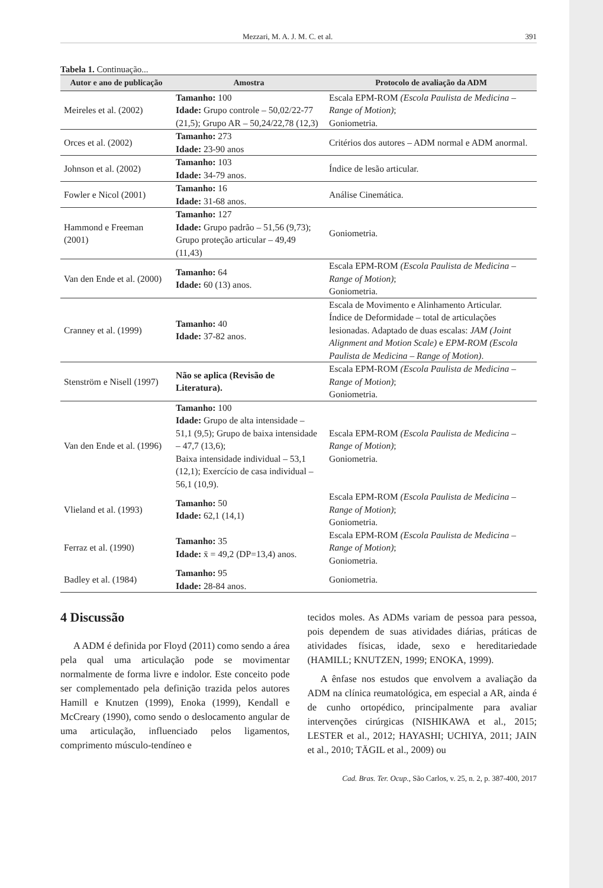Mezzari, M. A. J. M. C. et al. 391
Tabela 1. Continuação...
| Autor e ano de publicação | Amostra | Protocolo de avaliação da ADM |
| --- | --- | --- |
| Meireles et al. (2002) | Tamanho: 100 Idade: Grupo controle – 50,02/22-77 (21,5); Grupo AR – 50,24/22,78 (12,3) | Escala EPM-ROM (Escola Paulista de Medicina – Range of Motion) ; Goniometria. |
| Orces et al. (2002) | Tamanho: 273 Idade: 23-90 anos | Critérios dos autores – ADM normal e ADM anormal. |
| Johnson et al. (2002) | Tamanho: 103 Idade: 34-79 anos. | Índice de lesão articular. |
| Fowler e Nicol (2001) | Tamanho: 16 Idade: 31-68 anos. | Análise Cinemática. |
| Hammond e Freeman (2001) | Tamanho: 127 Idade: Grupo padrão – 51,56 (9,73); Grupo proteção articular – 49,49 (11,43) | Goniometria. |
| Van den Ende et al. (2000) | Tamanho: 64 Idade: 60 (13) anos. | Escala EPM-ROM (Escola Paulista de Medicina – Range of Motion) ; Goniometria. |
| Cranney et al. (1999) | Tamanho: 40 Idade: 37-82 anos. | Escala de Movimento e Alinhamento Articular. Índice de Deformidade – total de articulações lesionadas. Adaptado de duas escalas: JAM (Joint Alignment and Motion Scale) e EPM-ROM (Escola Paulista de Medicina – Range of Motion) . |
| Stenström e Nisell (1997) | Não se aplica (Revisão de Literatura). | Escala EPM-ROM (Escola Paulista de Medicina – Range of Motion) ; Goniometria. |
| Van den Ende et al. (1996) | Tamanho: 100 Idade: Grupo de alta intensidade – 51,1 (9,5); Grupo de baixa intensidade – 47,7 (13,6); Baixa intensidade individual – 53,1 (12,1); Exercício de casa individual – 56,1 (10,9). | Escala EPM-ROM (Escola Paulista de Medicina – Range of Motion) ; Goniometria. |
| Vlieland et al. (1993) | Tamanho: 50 Idade: 62,1 (14,1) | Escala EPM-ROM (Escola Paulista de Medicina – Range of Motion) ; Goniometria. |
| Ferraz et al. (1990) | Tamanho: 35 Idade: x̄ = 49,2 (DP=13,4) anos. | Escala EPM-ROM (Escola Paulista de Medicina – Range of Motion) ; Goniometria. |
| Badley et al. (1984) | Tamanho: 95 Idade: 28-84 anos. | Goniometria. |
4 Discussão
A ADM é definida por Floyd (2011) como sendo a área pela qual uma articulação pode se movimentar normalmente de forma livre e indolor. Este conceito pode ser complementado pela definição trazida pelos autores Hamill e Knutzen (1999), Enoka (1999), Kendall e McCreary (1990), como sendo o deslocamento angular de uma articulação, influenciado pelos ligamentos, comprimento músculo-tendíneo e
tecidos moles. As ADMs variam de pessoa para pessoa, pois dependem de suas atividades diárias, práticas de atividades físicas, idade, sexo e hereditariedade (HAMILL; KNUTZEN, 1999; ENOKA, 1999).
A ênfase nos estudos que envolvem a avaliação da ADM na clínica reumatológica, em especial a AR, ainda é de cunho ortopédico, principalmente para avaliar intervenções cirúrgicas (NISHIKAWA et al., 2015; LESTER et al., 2012; HAYASHI; UCHIYA, 2011; JAIN et al., 2010; TÄGIL et al., 2009) ou
Cad. Bras. Ter. Ocup., São Carlos, v. 25, n. 2, p. 387-400, 2017